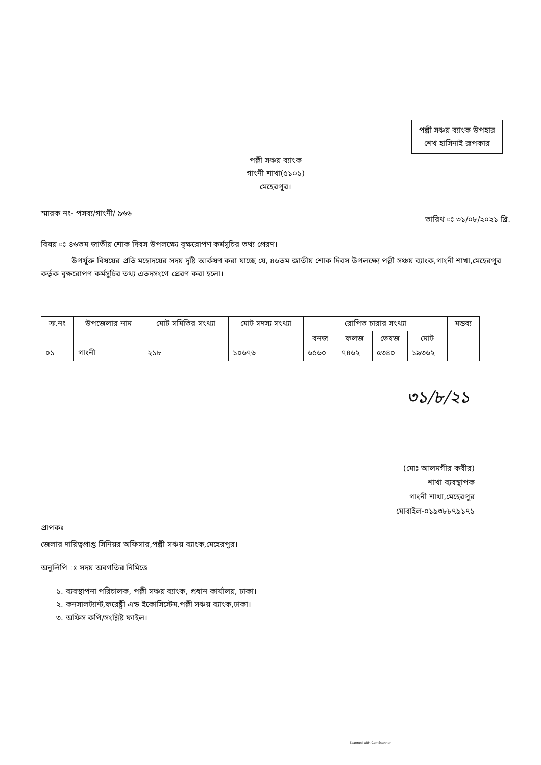পল্লী সঞ্চয় ব্যাংক উপহার
শেখ হাসিনাই রূপকার
পল্লী সঞ্চয় ব্যাংক
গাংনী শাখা(৫১০১)
মেহেরপুর।
স্মারক নং- পসব্য/গাংনী/ ৯৬৬ তারিখ ঃ ৩১/০৮/২০২১ খ্রি.
বিষয় ঃ ৪৬তম জাতীয় শোক দিবস উপলক্ষ্যে বৃক্ষরোপণ কর্মসুচির তথ্য প্রেরণ।
উপর্যুক্ত বিষয়ের প্রতি মহোদয়ের সদয় দৃষ্টি আর্কষণ করা যাচ্ছে যে, ৪৬তম জাতীয় শোক দিবস উপলক্ষ্যে পল্লী সঞ্চয় ব্যাংক,গাংনী শাখা,মেহেরপুর কর্তৃক বৃক্ষরোপণ কর্মসুচির তথ্য এতদসংগে প্রেরণ করা হলো।
| ক্র.নং | উপজেলার নাম | মোট সমিতির সংখ্যা | মোট সদস্য সংখ্যা | রোপিত চারার সংখ্যা | | | | মন্তব্য |
| --- | --- | --- | --- | --- | --- | --- | --- | --- |
| | | | | বনজ | ফলজ | ভেষজ | মোট | |
| ০১ | গাংনী | ২১৮ | ১০৬৭৬ | ৬৫৬০ | ৭৪৬২ | ৫৩৪০ | ১৯৩৬২ | |
৩১/৮/২১
(মোঃ আলমগীর কবীর)
শাখা ব্যবস্থাপক
গাংনী শাখা,মেহেরপুর
মোবাইল-০১৯৩৮৮৭৯১৭১
প্রাপকঃ
জেলার দায়িত্বপ্রাপ্ত সিনিয়র অফিসার,পল্লী সঞ্চয় ব্যাংক,মেহেরপুর।
অনুলিপি ঃ সদয় অবগতির নিমিত্তে
১. ব্যবস্থাপনা পরিচালক, পল্লী সঞ্চয় ব্যাংক, প্রধান কার্যালয়, ঢাকা।
২. কনসালট্যান্ট,ফরেষ্ট্রী এন্ড ইকোসিস্টেম,পল্লী সঞ্চয় ব্যাংক,ঢাকা।
৩. অফিস কপি/সংশ্লিষ্ট ফাইল।
Scanned with CamScanner